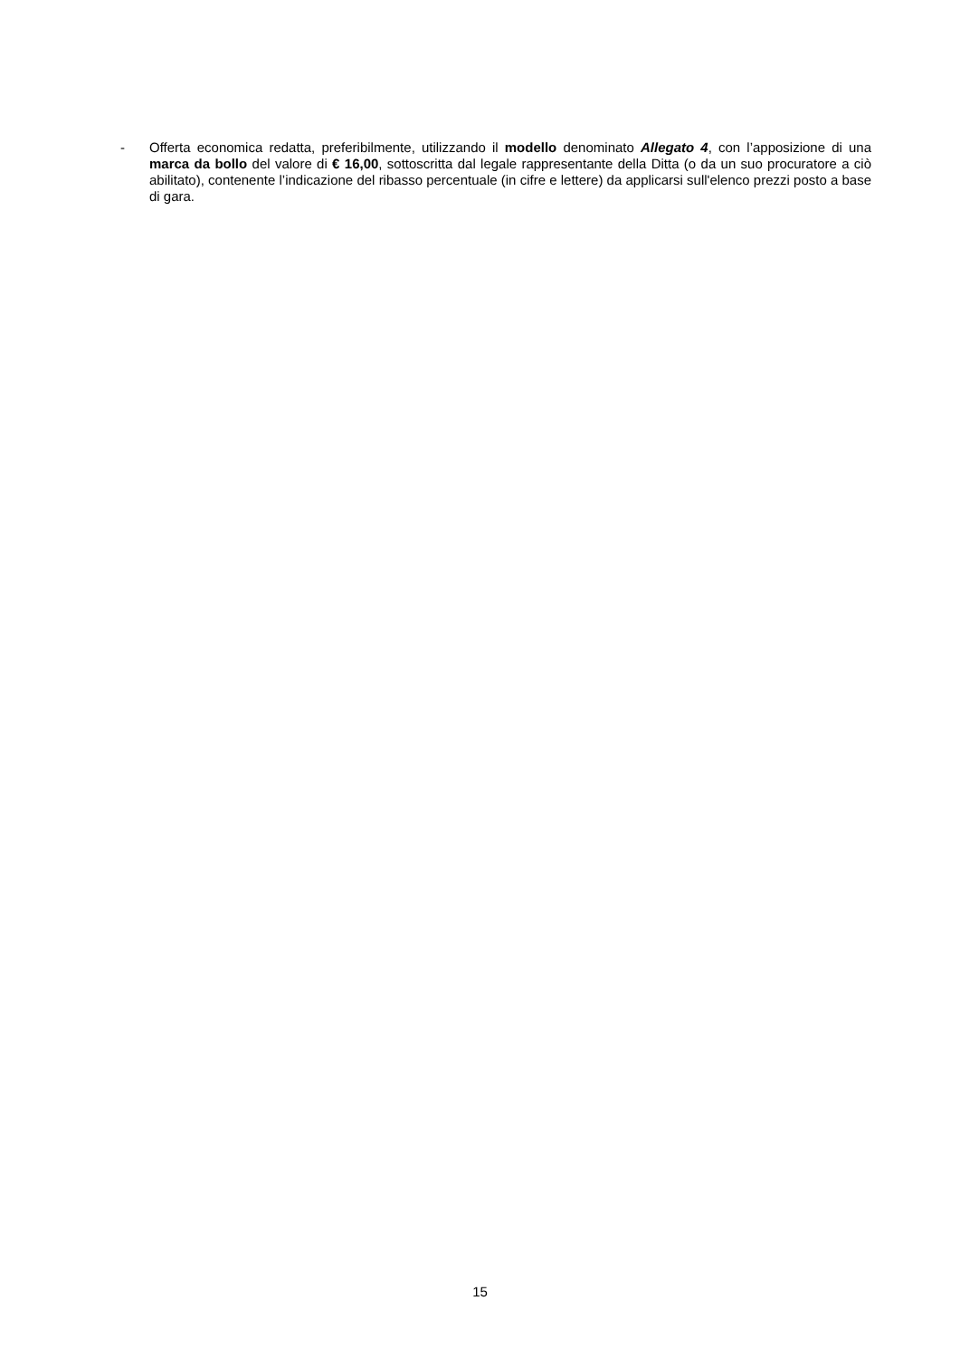-
Offerta economica redatta, preferibilmente, utilizzando il modello denominato Allegato 4, con l’apposizione di una marca da bollo del valore di € 16,00, sottoscritta dal legale rappresentante della Ditta (o da un suo procuratore a ciò abilitato), contenente l’indicazione del ribasso percentuale (in cifre e lettere) da applicarsi sull'elenco prezzi posto a base di gara.
15